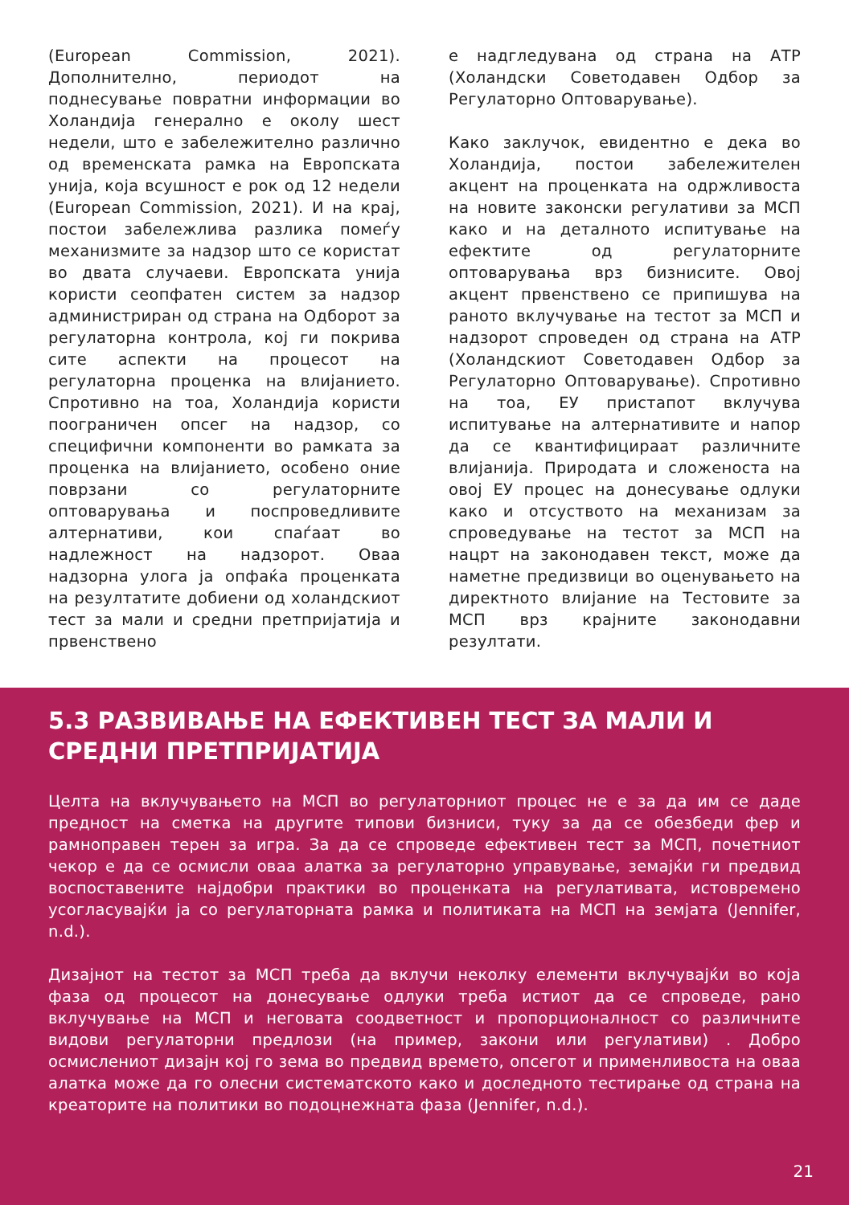(European Commission, 2021). Дополнително, периодот на поднесување повратни информации во Холандија генерално е околу шест недели, што е забележително различно од временската рамка на Европската унија, која всушност е рок од 12 недели (European Commission, 2021). И на крај, постои забележлива разлика помеѓу механизмите за надзор што се користат во двата случаеви. Европската унија користи сеопфатен систем за надзор администриран од страна на Одборот за регулаторна контрола, кој ги покрива сите аспекти на процесот на регулаторна проценка на влијанието. Спротивно на тоа, Холандија користи поограничен опсег на надзор, со специфични компоненти во рамката за проценка на влијанието, особено оние поврзани со регулаторните оптоварувања и поспроведливите алтернативи, кои спаѓаат во надлежност на надзорот. Оваа надзорна улога ја опфаќа проценката на резултатите добиени од холандскиот тест за мали и средни претпријатија и првенствено
е надгледувана од страна на АТР (Холандски Советодавен Одбор за Регулаторно Оптоварување).
Како заклучок, евидентно е дека во Холандија, постои забележителен акцент на проценката на одржливоста на новите законски регулативи за МСП како и на деталното испитување на ефектите од регулаторните оптоварувања врз бизнисите. Овој акцент првенствено се припишува на раното вклучување на тестот за МСП и надзорот спроведен од страна на АТР (Холандскиот Советодавен Одбор за Регулаторно Оптоварување). Спротивно на тоа, ЕУ пристапот вклучува испитување на алтернативите и напор да се квантифицираат различните влијанија. Природата и сложеноста на овој ЕУ процес на донесување одлуки како и отсуството на механизам за спроведување на тестот за МСП на нацрт на законодавен текст, може да наметне предизвици во оценувањето на директното влијание на Тестовите за МСП врз крајните законодавни резултати.
5.3 РАЗВИВАЊЕ НА ЕФЕКТИВЕН ТЕСТ ЗА МАЛИ И СРЕДНИ ПРЕТПРИЈАТИЈА
Целта на вклучувањето на МСП во регулаторниот процес не е за да им се даде предност на сметка на другите типови бизниси, туку за да се обезбеди фер и рамноправен терен за игра. За да се спроведе ефективен тест за МСП, почетниот чекор е да се осмисли оваа алатка за регулаторно управување, земајќи ги предвид воспоставените најдобри практики во проценката на регулативата, истовремено усогласувајќи ја со регулаторната рамка и политиката на МСП на земјата (Jennifer, n.d.).
Дизајнот на тестот за МСП треба да вклучи неколку елементи вклучувајќи во која фаза од процесот на донесување одлуки треба истиот да се спроведе, рано вклучување на МСП и неговата соодветност и пропорционалност со различните видови регулаторни предлози (на пример, закони или регулативи) . Добро осмислениот дизајн кој го зема во предвид времето, опсегот и применливоста на оваа алатка може да го олесни систематското како и доследното тестирање од страна на креаторите на политики во подоцнежната фаза (Jennifer, n.d.).
21